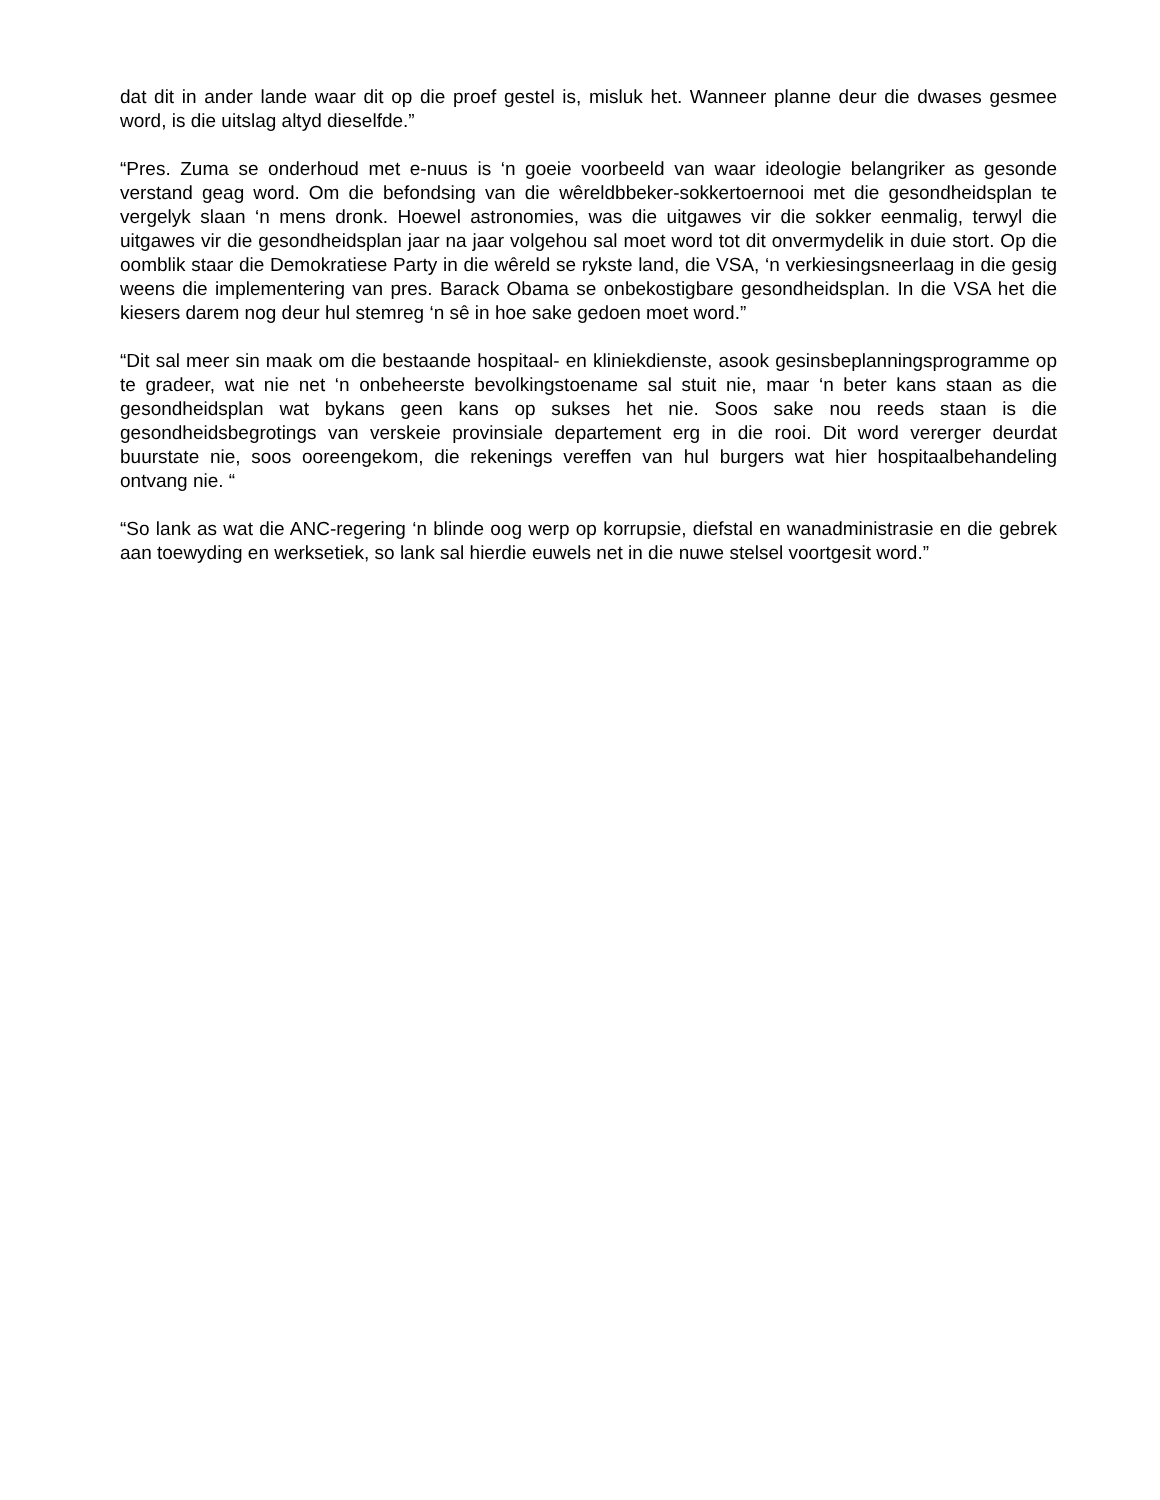dat dit in ander lande waar dit op die proef gestel is, misluk het. Wanneer planne deur die dwases gesmee word, is die uitslag altyd dieselfde.”
“Pres. Zuma se onderhoud met e-nuus is ‘n goeie voorbeeld van waar ideologie belangriker as gesonde verstand geag word. Om die befondsing van die wêreldbbeker-sokkertoernooi met die gesondheidsplan te vergelyk slaan ‘n mens dronk. Hoewel astronomies, was die uitgawes vir die sokker eenmalig, terwyl die uitgawes vir die gesondheidsplan jaar na jaar volgehou sal moet word tot dit onvermydelik in duie stort. Op die oomblik staar die Demokratiese Party in die wêreld se rykste land, die VSA, ‘n verkiesingsneerlaag in die gesig weens die implementering van pres. Barack Obama se onbekostigbare gesondheidsplan. In die VSA het die kiesers darem nog deur hul stemreg ‘n sê in hoe sake gedoen moet word.”
“Dit sal meer sin maak om die bestaande hospitaal- en kliniekdienste, asook gesinsbeplanningsprogramme op te gradeer, wat nie net ‘n onbeheerste bevolkingstoename sal stuit nie, maar ‘n beter kans staan as die gesondheidsplan wat bykans geen kans op sukses het nie. Soos sake nou reeds staan is die gesondheidsbegrotings van verskeie provinsiale departement erg in die rooi. Dit word vererger deurdat buurstate nie, soos ooreengekom, die rekenings vereffen van hul burgers wat hier hospitaalbehandeling ontvang nie. “
“So lank as wat die ANC-regering ‘n blinde oog werp op korrupsie, diefstal en wanadministrasie en die gebrek aan toewyding en werksetiek, so lank sal hierdie euwels net in die nuwe stelsel voortgesit word.”